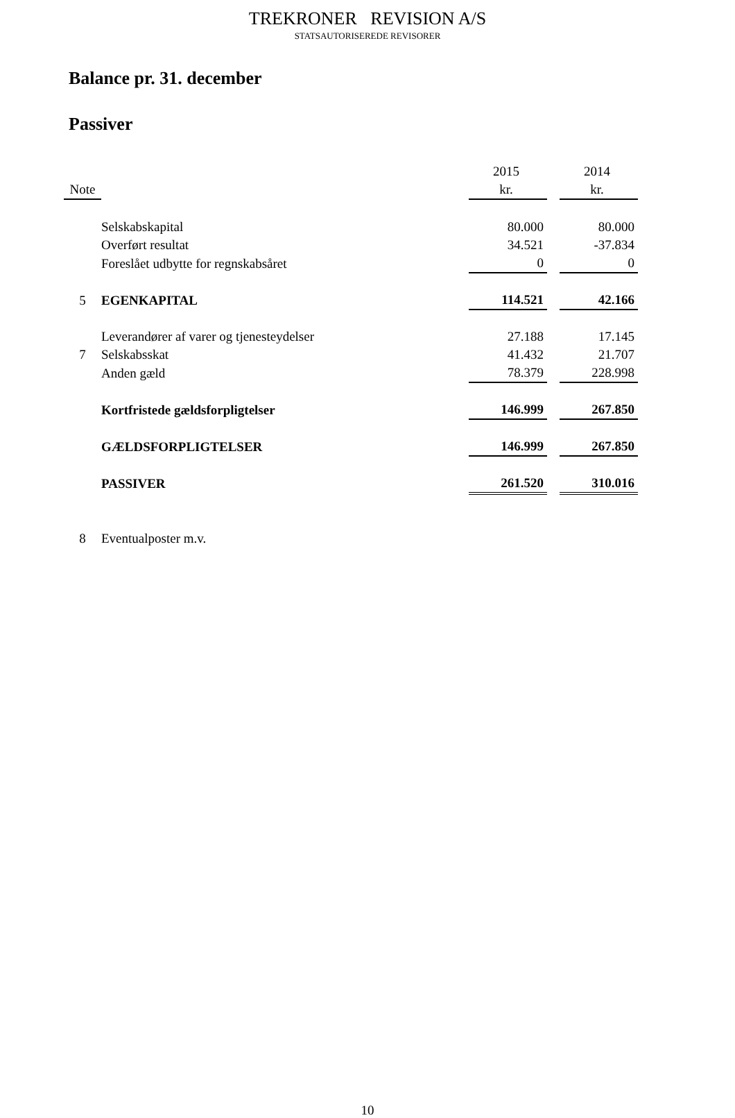TREKRONER REVISION A/S
STATSAUTORISEREDE REVISORER
Balance pr. 31. december
Passiver
| | | 2015 | | 2014 |
| --- | --- | --- | --- | --- |
| Note | | kr. | | kr. |
| | Selskabskapital | 80.000 | | 80.000 |
| | Overført resultat | 34.521 | | -37.834 |
| | Foreslået udbytte for regnskabsåret | 0 | | 0 |
| 5 | EGENKAPITAL | 114.521 | | 42.166 |
| | Leverandører af varer og tjenesteydelser | 27.188 | | 17.145 |
| 7 | Selskabsskat | 41.432 | | 21.707 |
| | Anden gæld | 78.379 | | 228.998 |
| | Kortfristede gældsforpligtelser | 146.999 | | 267.850 |
| | GÆLDSFORPLIGTELSER | 146.999 | | 267.850 |
| | PASSIVER | 261.520 | | 310.016 |
| 8 | Eventualposter m.v. | | | |
10